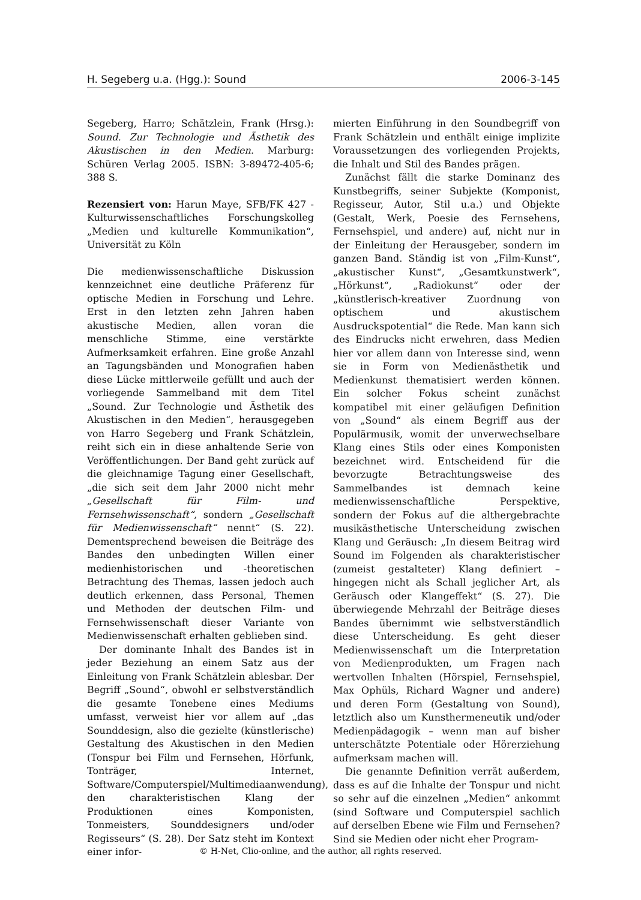H. Segeberg u.a. (Hgg.): Sound 2006-3-145
Segeberg, Harro; Schätzlein, Frank (Hrsg.): Sound. Zur Technologie und Ästhetik des Akustischen in den Medien. Marburg: Schüren Verlag 2005. ISBN: 3-89472-405-6; 388 S.
Rezensiert von: Harun Maye, SFB/FK 427 - Kulturwissenschaftliches Forschungskolleg „Medien und kulturelle Kommunikation“, Universität zu Köln
Die medienwissenschaftliche Diskussion kennzeichnet eine deutliche Präferenz für optische Medien in Forschung und Lehre. Erst in den letzten zehn Jahren haben akustische Medien, allen voran die menschliche Stimme, eine verstärkte Aufmerksamkeit erfahren. Eine große Anzahl an Tagungsbänden und Monografien haben diese Lücke mittlerweile gefüllt und auch der vorliegende Sammelband mit dem Titel „Sound. Zur Technologie und Ästhetik des Akustischen in den Medien“, herausgegeben von Harro Segeberg und Frank Schätzlein, reiht sich ein in diese anhaltende Serie von Veröffentlichungen. Der Band geht zurück auf die gleichnamige Tagung einer Gesellschaft, „die sich seit dem Jahr 2000 nicht mehr „Gesellschaft für Film- und Fernsehwissenschaft“, sondern „Gesellschaft für Medienwissenschaft“ nennt“ (S. 22). Dementsprechend beweisen die Beiträge des Bandes den unbedingten Willen einer medienhistorischen und -theoretischen Betrachtung des Themas, lassen jedoch auch deutlich erkennen, dass Personal, Themen und Methoden der deutschen Film- und Fernsehwissenschaft dieser Variante von Medienwissenschaft erhalten geblieben sind.
Der dominante Inhalt des Bandes ist in jeder Beziehung an einem Satz aus der Einleitung von Frank Schätzlein ablesbar. Der Begriff „Sound“, obwohl er selbstverständlich die gesamte Tonebene eines Mediums umfasst, verweist hier vor allem auf „das Sounddesign, also die gezielte (künstlerische) Gestaltung des Akustischen in den Medien (Tonspur bei Film und Fernsehen, Hörfunk, Tonträger, Internet, Software/Computerspiel/Multimediaanwendung), den charakteristischen Klang der Produktionen eines Komponisten, Tonmeisters, Sounddesigners und/oder Regisseurs“ (S. 28). Der Satz steht im Kontext einer infor-
mierten Einführung in den Soundbegriff von Frank Schätzlein und enthält einige implizite Voraussetzungen des vorliegenden Projekts, die Inhalt und Stil des Bandes prägen.
Zunächst fällt die starke Dominanz des Kunstbegriffs, seiner Subjekte (Komponist, Regisseur, Autor, Stil u.a.) und Objekte (Gestalt, Werk, Poesie des Fernsehens, Fernsehspiel, und andere) auf, nicht nur in der Einleitung der Herausgeber, sondern im ganzen Band. Ständig ist von „Film-Kunst“, „akustischer Kunst“, „Gesamtkunstwerk“, „Hörkunst“, „Radiokunst“ oder der „künstlerisch-kreativer Zuordnung von optischem und akustischem Ausdruckspotential“ die Rede. Man kann sich des Eindrucks nicht erwehren, dass Medien hier vor allem dann von Interesse sind, wenn sie in Form von Medienästhetik und Medienkunst thematisiert werden können. Ein solcher Fokus scheint zunächst kompatibel mit einer geläufigen Definition von „Sound“ als einem Begriff aus der Populärmusik, womit der unverwechselbare Klang eines Stils oder eines Komponisten bezeichnet wird. Entscheidend für die bevorzugte Betrachtungsweise des Sammelbandes ist demnach keine medienwissenschaftliche Perspektive, sondern der Fokus auf die althergebrachte musikästhetische Unterscheidung zwischen Klang und Geräusch: „In diesem Beitrag wird Sound im Folgenden als charakteristischer (zumeist gestalteter) Klang definiert – hingegen nicht als Schall jeglicher Art, als Geräusch oder Klangeffekt“ (S. 27). Die überwiegende Mehrzahl der Beiträge dieses Bandes übernimmt wie selbstverständlich diese Unterscheidung. Es geht dieser Medienwissenschaft um die Interpretation von Medienprodukten, um Fragen nach wertvollen Inhalten (Hörspiel, Fernsehspiel, Max Ophüls, Richard Wagner und andere) und deren Form (Gestaltung von Sound), letztlich also um Kunsthermeneutik und/oder Medienpädagogik – wenn man auf bisher unterschätzte Potentiale oder Hörerziehung aufmerksam machen will.
Die genannte Definition verrät außerdem, dass es auf die Inhalte der Tonspur und nicht so sehr auf die einzelnen „Medien“ ankommt (sind Software und Computerspiel sachlich auf derselben Ebene wie Film und Fernsehen? Sind sie Medien oder nicht eher Program-
© H-Net, Clio-online, and the author, all rights reserved.